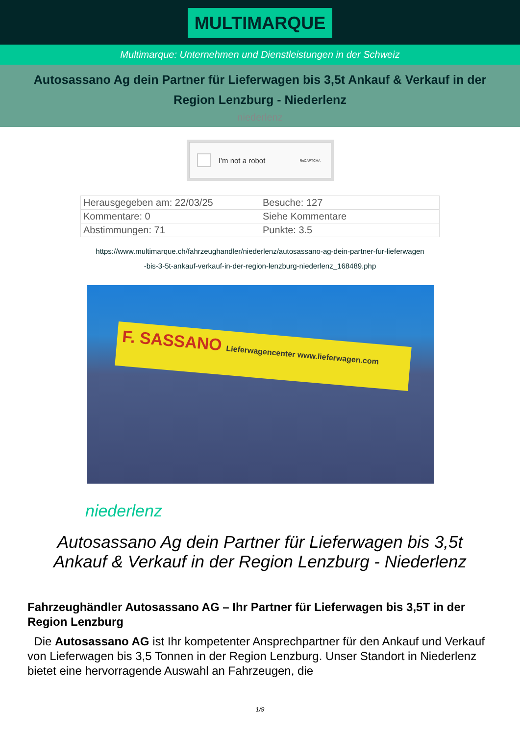MULTIMARQUE
Multimarque: Unternehmen und Dienstleistungen in der Schweiz
Autosassano Ag dein Partner für Lieferwagen bis 3,5t Ankauf & Verkauf in der Region Lenzburg - Niederlenz
niederlenz
I’m not a robot ReCAPTCHA
| Herausgegeben am: 22/03/25 | Besuche: 127 |
| Kommentare: 0 | Siehe Kommentare |
| Abstimmungen: 71 | Punkte: 3.5 |
https://www.multimarque.ch/fahrzeughandler/niederlenz/autosassano-ag-dein-partner-fur-lieferwagen
-bis-3-5t-ankauf-verkauf-in-der-region-lenzburg-niederlenz_168489.php
F. SASSANO Lieferwagencenter www.lieferwagen.com
niederlenz
Autosassano Ag dein Partner für Lieferwagen bis 3,5t Ankauf & Verkauf in der Region Lenzburg - Niederlenz
Fahrzeughändler Autosassano AG – Ihr Partner für Lieferwagen bis 3,5T in der Region Lenzburg
Die Autosassano AG ist Ihr kompetenter Ansprechpartner für den Ankauf und Verkauf von Lieferwagen bis 3,5 Tonnen in der Region Lenzburg. Unser Standort in Niederlenz bietet eine hervorragende Auswahl an Fahrzeugen, die
1/9